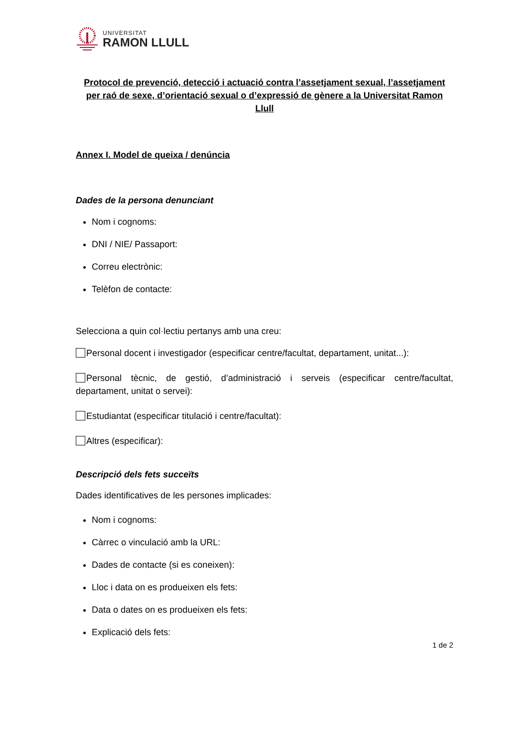UNIVERSITAT
RAMON LLULL
Protocol de prevenció, detecció i actuació contra l’assetjament sexual, l’assetjament per raó de sexe, d’orientació sexual o d’expressió de gènere a la Universitat Ramon Llull
Annex I. Model de queixa / denúncia
Dades de la persona denunciant
Nom i cognoms:
DNI / NIE/ Passaport:
Correu electrònic:
Telèfon de contacte:
Selecciona a quin col·lectiu pertanys amb una creu:
Personal docent i investigador (especificar centre/facultat, departament, unitat...):
Personal tècnic, de gestió, d’administració i serveis (especificar centre/facultat, departament, unitat o servei):
Estudiantat (especificar titulació i centre/facultat):
Altres (especificar):
Descripció dels fets succeïts
Dades identificatives de les persones implicades:
Nom i cognoms:
Càrrec o vinculació amb la URL:
Dades de contacte (si es coneixen):
Lloc i data on es produeixen els fets:
Data o dates on es produeixen els fets:
Explicació dels fets:
1 de 2